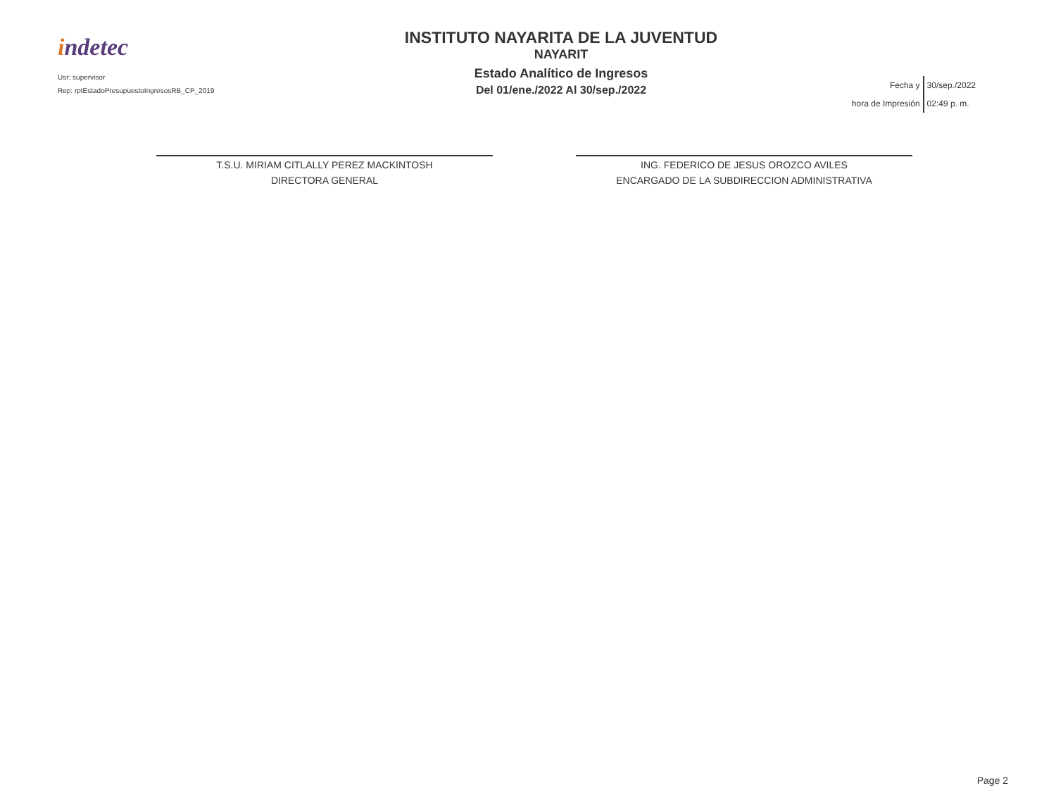indetec
Usr: supervisor
Rep: rptEstadoPresupuestoIngresosRB_CP_2019
INSTITUTO NAYARITA DE LA JUVENTUD
NAYARIT
Estado Analítico de Ingresos
Del 01/ene./2022 Al 30/sep./2022
| Fecha y | 30/sep./2022 |
| hora de Impresión | 02:49 p. m. |
T.S.U. MIRIAM CITLALLY PEREZ MACKINTOSH
DIRECTORA GENERAL
ING. FEDERICO DE JESUS OROZCO AVILES
ENCARGADO DE LA SUBDIRECCION ADMINISTRATIVA
Page 2